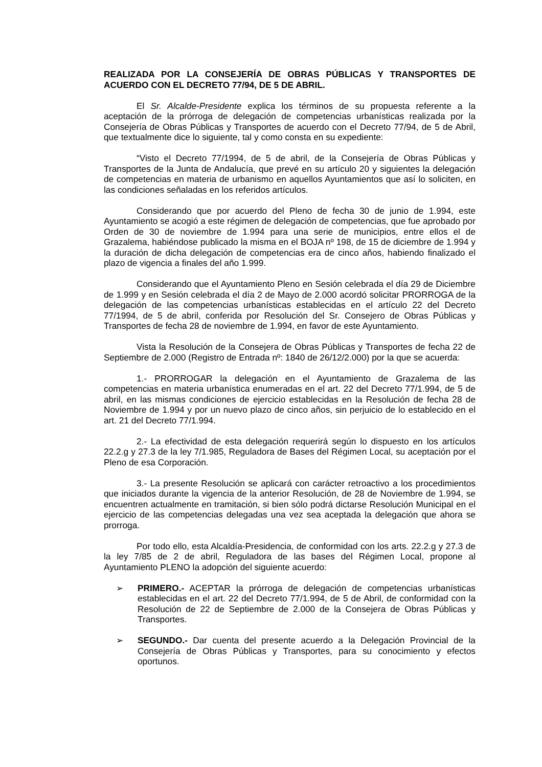REALIZADA POR LA CONSEJERÍA DE OBRAS PÚBLICAS Y TRANSPORTES DE ACUERDO CON EL DECRETO 77/94, DE 5 DE ABRIL.
El Sr. Alcalde-Presidente explica los términos de su propuesta referente a la aceptación de la prórroga de delegación de competencias urbanísticas realizada por la Consejería de Obras Públicas y Transportes de acuerdo con el Decreto 77/94, de 5 de Abril, que textualmente dice lo siguiente, tal y como consta en su expediente:
“Visto el Decreto 77/1994, de 5 de abril, de la Consejería de Obras Públicas y Transportes de la Junta de Andalucía, que prevé en su artículo 20 y siguientes la delegación de competencias en materia de urbanismo en aquellos Ayuntamientos que así lo soliciten, en las condiciones señaladas en los referidos artículos.
Considerando que por acuerdo del Pleno de fecha 30 de junio de 1.994, este Ayuntamiento se acogió a este régimen de delegación de competencias, que fue aprobado por Orden de 30 de noviembre de 1.994 para una serie de municipios, entre ellos el de Grazalema, habiéndose publicado la misma en el BOJA nº 198, de 15 de diciembre de 1.994 y la duración de dicha delegación de competencias era de cinco años, habiendo finalizado el plazo de vigencia a finales del año 1.999.
Considerando que el Ayuntamiento Pleno en Sesión celebrada el día 29 de Diciembre de 1.999 y en Sesión celebrada el día 2 de Mayo de 2.000 acordó solicitar PRORROGA de la delegación de las competencias urbanísticas establecidas en el artículo 22 del Decreto 77/1994, de 5 de abril, conferida por Resolución del Sr. Consejero de Obras Públicas y Transportes de fecha 28 de noviembre de 1.994, en favor de este Ayuntamiento.
Vista la Resolución de la Consejera de Obras Públicas y Transportes de fecha 22 de Septiembre de 2.000 (Registro de Entrada nº: 1840 de 26/12/2.000) por la que se acuerda:
1.- PRORROGAR la delegación en el Ayuntamiento de Grazalema de las competencias en materia urbanística enumeradas en el art. 22 del Decreto 77/1.994, de 5 de abril, en las mismas condiciones de ejercicio establecidas en la Resolución de fecha 28 de Noviembre de 1.994 y por un nuevo plazo de cinco años, sin perjuicio de lo establecido en el art. 21 del Decreto 77/1.994.
2.- La efectividad de esta delegación requerirá según lo dispuesto en los artículos 22.2.g y 27.3 de la ley 7/1.985, Reguladora de Bases del Régimen Local, su aceptación por el Pleno de esa Corporación.
3.- La presente Resolución se aplicará con carácter retroactivo a los procedimientos que iniciados durante la vigencia de la anterior Resolución, de 28 de Noviembre de 1.994, se encuentren actualmente en tramitación, si bien sólo podrá dictarse Resolución Municipal en el ejercicio de las competencias delegadas una vez sea aceptada la delegación que ahora se prorroga.
Por todo ello, esta Alcaldía-Presidencia, de conformidad con los arts. 22.2.g y 27.3 de la ley 7/85 de 2 de abril, Reguladora de las bases del Régimen Local, propone al Ayuntamiento PLENO la adopción del siguiente acuerdo:
➢ PRIMERO.- ACEPTAR la prórroga de delegación de competencias urbanísticas establecidas en el art. 22 del Decreto 77/1.994, de 5 de Abril, de conformidad con la Resolución de 22 de Septiembre de 2.000 de la Consejera de Obras Públicas y Transportes.
➢ SEGUNDO.- Dar cuenta del presente acuerdo a la Delegación Provincial de la Consejería de Obras Públicas y Transportes, para su conocimiento y efectos oportunos.